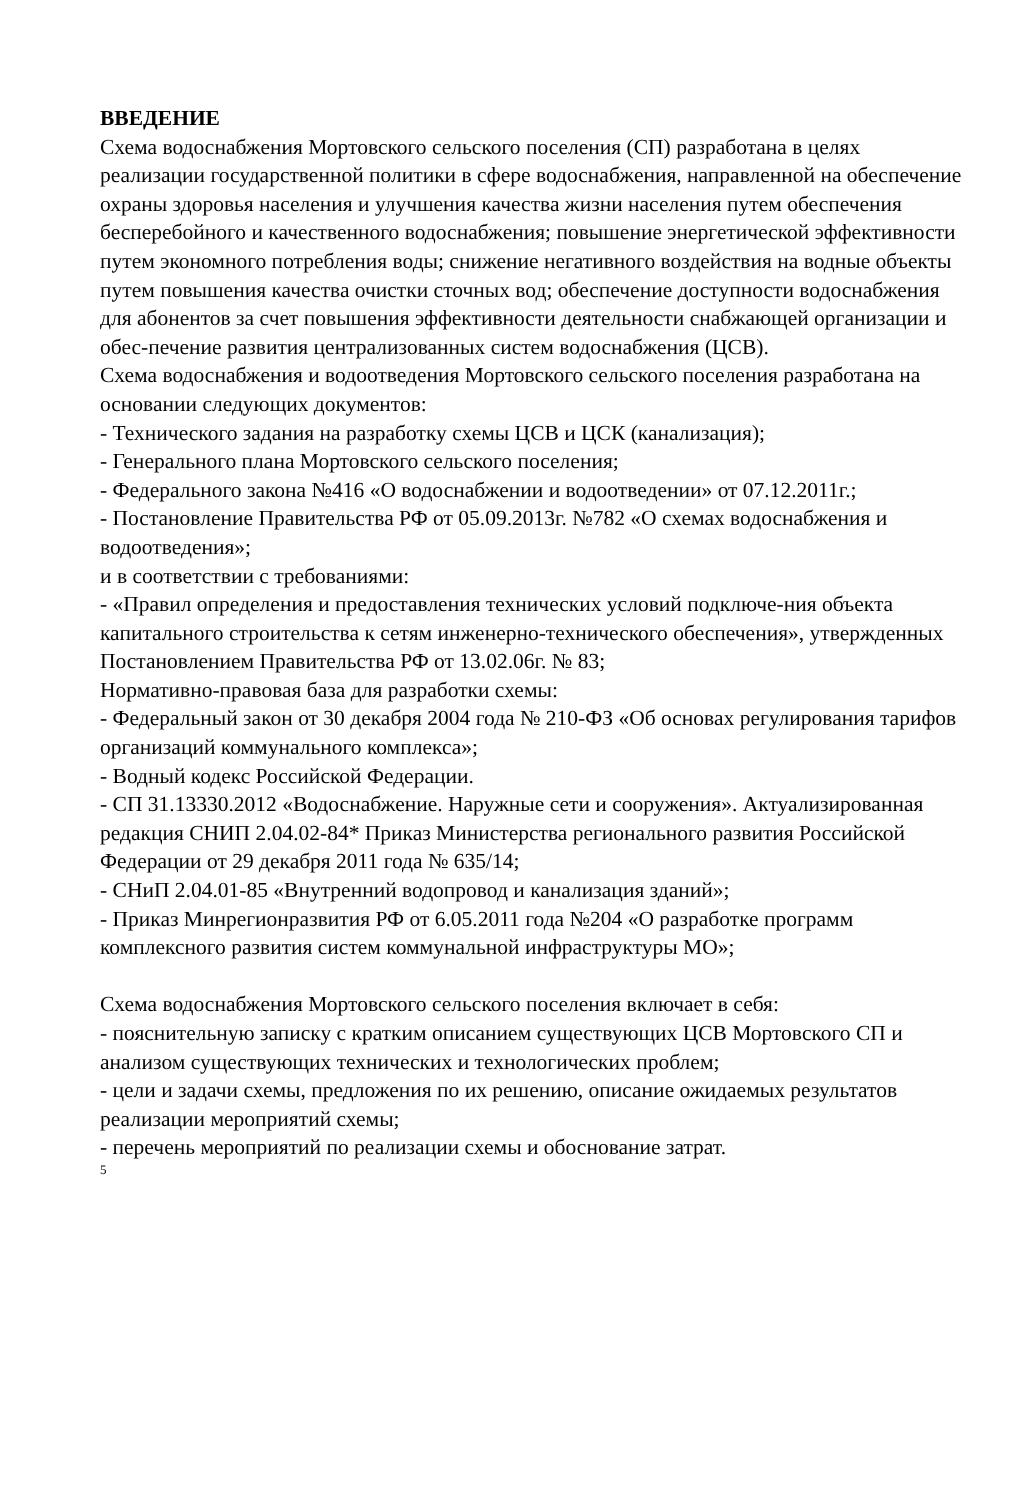ВВЕДЕНИЕ
Схема водоснабжения Мортовского сельского поселения (СП) разработана в целях реализации государственной политики в сфере водоснабжения, направленной на обеспечение охраны здоровья населения и улучшения качества жизни населения путем обеспечения бесперебойного и качественного водоснабжения; повышение энергетической эффективности путем экономного потребления воды; снижение негативного воздействия на водные объекты путем повышения качества очистки сточных вод; обеспечение доступности водоснабжения для абонентов за счет повышения эффективности деятельности снабжающей организации и обес-печение развития централизованных систем водоснабжения (ЦСВ).
Схема водоснабжения и водоотведения Мортовского сельского поселения разработана на основании следующих документов:
- Технического задания на разработку схемы ЦСВ и ЦСК (канализация);
- Генерального плана Мортовского сельского поселения;
- Федерального закона №416 «О водоснабжении и водоотведении» от 07.12.2011г.;
- Постановление Правительства РФ от 05.09.2013г. №782 «О схемах водоснабжения и водоотведения»;
и в соответствии с требованиями:
- «Правил определения и предоставления технических условий подключе-ния объекта капитального строительства к сетям инженерно-технического обеспечения», утвержденных Постановлением Правительства РФ от 13.02.06г. № 83;
Нормативно-правовая база для разработки схемы:
- Федеральный закон от 30 декабря 2004 года № 210-ФЗ «Об основах регулирования тарифов организаций коммунального комплекса»;
- Водный кодекс Российской Федерации.
- СП 31.13330.2012 «Водоснабжение. Наружные сети и сооружения». Актуализированная редакция СНИП 2.04.02-84* Приказ Министерства регионального развития Российской Федерации от 29 декабря 2011 года № 635/14;
- СНиП 2.04.01-85 «Внутренний водопровод и канализация зданий»;
- Приказ Минрегионразвития РФ от 6.05.2011 года №204 «О разработке программ комплексного развития систем коммунальной инфраструктуры МО»;
Схема водоснабжения Мортовского сельского поселения включает в себя:
- пояснительную записку с кратким описанием существующих ЦСВ Мортовского СП и анализом существующих технических и технологических проблем;
- цели и задачи схемы, предложения по их решению, описание ожидаемых результатов реализации мероприятий схемы;
- перечень мероприятий по реализации схемы и обоснование затрат.
5